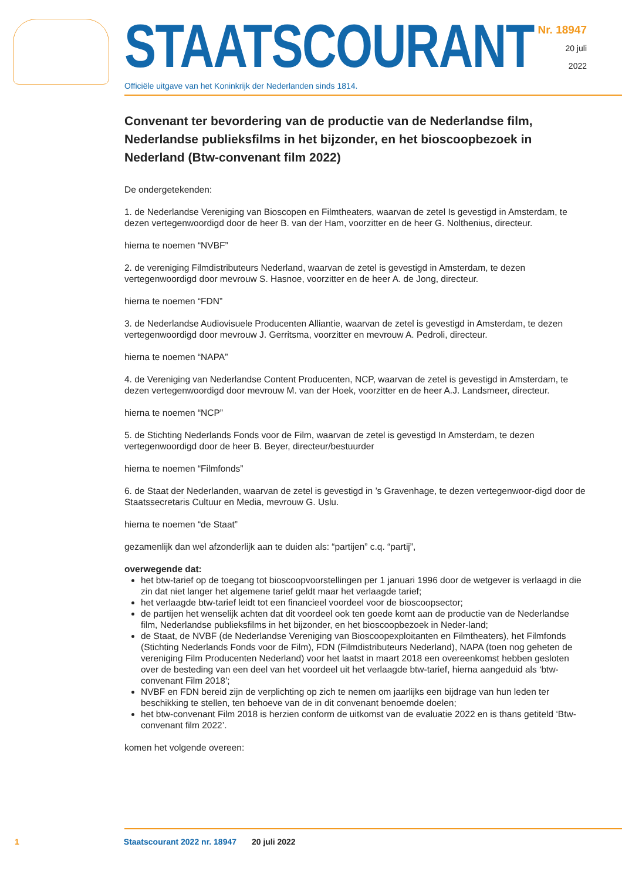STAATSCOURANT
Officiële uitgave van het Koninkrijk der Nederlanden sinds 1814.
Nr. 18947
20 juli
2022
Convenant ter bevordering van de productie van de Nederlandse film, Nederlandse publieksfilms in het bijzonder, en het bioscoopbezoek in Nederland (Btw-convenant film 2022)
De ondergetekenden:
1. de Nederlandse Vereniging van Bioscopen en Filmtheaters, waarvan de zetel Is gevestigd in Amsterdam, te dezen vertegenwoordigd door de heer B. van der Ham, voorzitter en de heer G. Nolthenius, directeur.
hierna te noemen “NVBF”
2. de vereniging Filmdistributeurs Nederland, waarvan de zetel is gevestigd in Amsterdam, te dezen vertegenwoordigd door mevrouw S. Hasnoe, voorzitter en de heer A. de Jong, directeur.
hierna te noemen “FDN”
3. de Nederlandse Audiovisuele Producenten Alliantie, waarvan de zetel is gevestigd in Amsterdam, te dezen vertegenwoordigd door mevrouw J. Gerritsma, voorzitter en mevrouw A. Pedroli, directeur.
hierna te noemen “NAPA”
4. de Vereniging van Nederlandse Content Producenten, NCP, waarvan de zetel is gevestigd in Amsterdam, te dezen vertegenwoordigd door mevrouw M. van der Hoek, voorzitter en de heer A.J. Landsmeer, directeur.
hierna te noemen “NCP”
5. de Stichting Nederlands Fonds voor de Film, waarvan de zetel is gevestigd In Amsterdam, te dezen vertegenwoordigd door de heer B. Beyer, directeur/bestuurder
hierna te noemen “Filmfonds”
6. de Staat der Nederlanden, waarvan de zetel is gevestigd in ’s Gravenhage, te dezen vertegenwoor-digd door de Staatssecretaris Cultuur en Media, mevrouw G. Uslu.
hierna te noemen “de Staat”
gezamenlijk dan wel afzonderlijk aan te duiden als: “partijen” c.q. “partij”,
overwegende dat:
het btw-tarief op de toegang tot bioscoopvoorstellingen per 1 januari 1996 door de wetgever is verlaagd in die zin dat niet langer het algemene tarief geldt maar het verlaagde tarief;
het verlaagde btw-tarief leidt tot een financieel voordeel voor de bioscoopsector;
de partijen het wenselijk achten dat dit voordeel ook ten goede komt aan de productie van de Nederlandse film, Nederlandse publieksfilms in het bijzonder, en het bioscoopbezoek in Neder-land;
de Staat, de NVBF (de Nederlandse Vereniging van Bioscoopexploitanten en Filmtheaters), het Filmfonds (Stichting Nederlands Fonds voor de Film), FDN (Filmdistributeurs Nederland), NAPA (toen nog geheten de vereniging Film Producenten Nederland) voor het laatst in maart 2018 een overeenkomst hebben gesloten over de besteding van een deel van het voordeel uit het verlaagde btw-tarief, hierna aangeduid als ‘btw-convenant Film 2018’;
NVBF en FDN bereid zijn de verplichting op zich te nemen om jaarlijks een bijdrage van hun leden ter beschikking te stellen, ten behoeve van de in dit convenant benoemde doelen;
het btw-convenant Film 2018 is herzien conform de uitkomst van de evaluatie 2022 en is thans getiteld ‘Btw-convenant film 2022’.
komen het volgende overeen:
1 Staatscourant 2022 nr. 18947 20 juli 2022